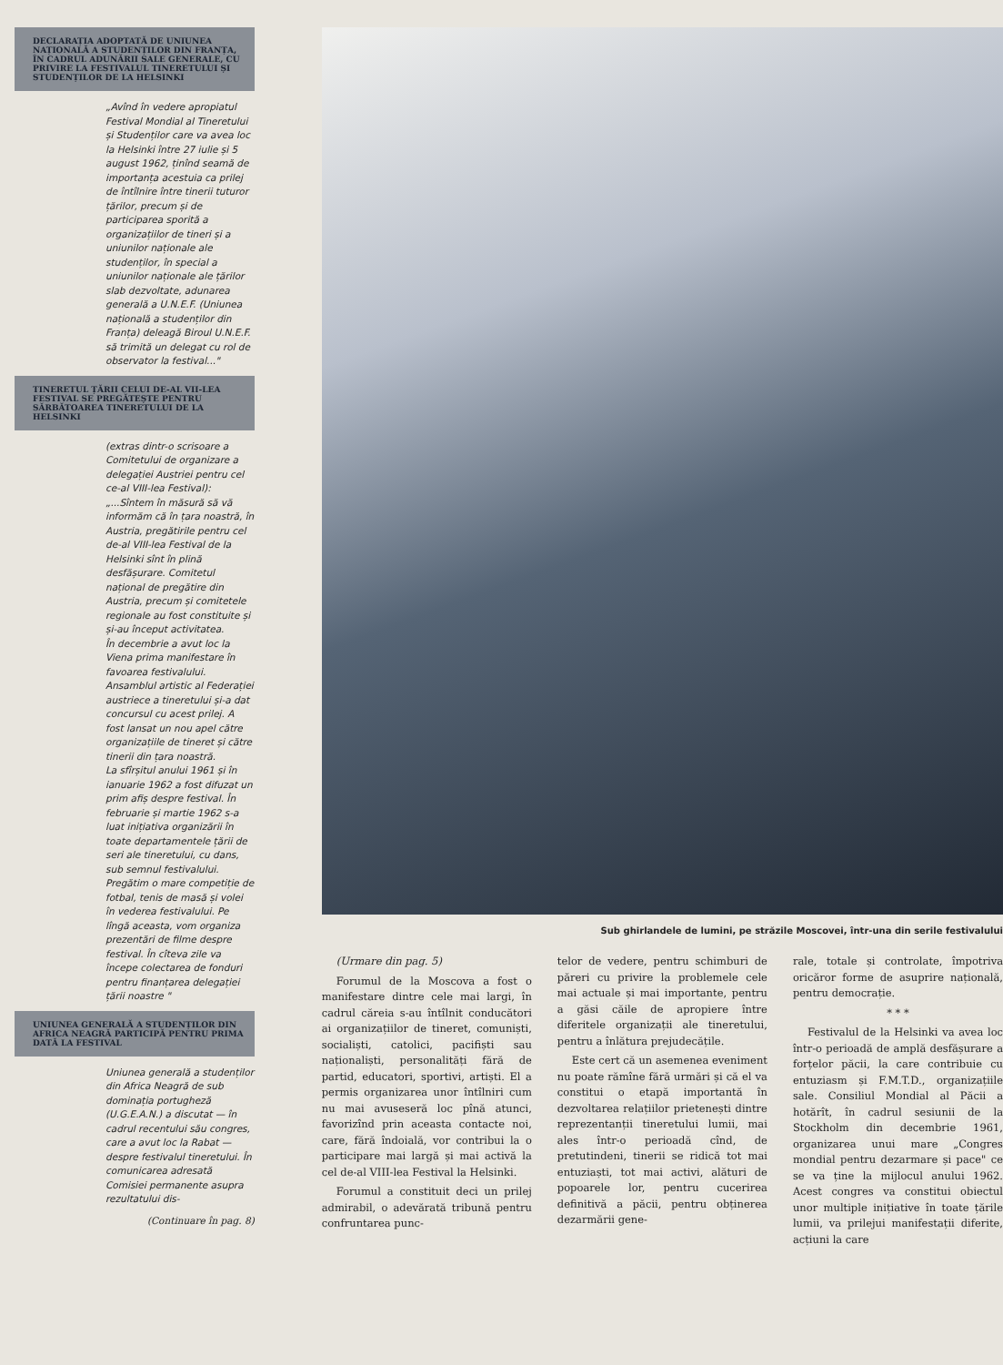DECLARAȚIA ADOPTATĂ DE UNIUNEA NAȚIONALĂ A STUDENȚILOR DIN FRANȚA, ÎN CADRUL ADUNĂRII SALE GENERALE, CU PRIVIRE LA FESTIVALUL TINERETULUI ȘI STUDENȚILOR DE LA HELSINKI
„Avînd în vedere apropiatul Festival Mondial al Tineretului și Studenților care va avea loc la Helsinki între 27 iulie și 5 august 1962, ținînd seamă de importanța acestuia ca prilej de întîlnire între tinerii tuturor țărilor, precum și de participarea sporită a organizațiilor de tineri și a uniunilor naționale ale studenților, în special a uniunilor naționale ale țărilor slab dezvoltate, adunarea generală a U.N.E.F. (Uniunea națională a studenților din Franța) deleagă Biroul U.N.E.F. să trimită un delegat cu rol de observator la festival..."
TINERETUL ȚĂRII CELUI DE-AL VII-LEA FESTIVAL SE PREGĂTEȘTE PENTRU SĂRBĂTOAREA TINERETULUI DE LA HELSINKI
(extras dintr-o scrisoare a Comitetului de organizare a delegației Austriei pentru cel ce-al VIII-lea Festival):
„...Sîntem în măsură să vă informăm că în țara noastră, în Austria, pregătirile pentru cel de-al VIII-lea Festival de la Helsinki sînt în plină desfășurare. Comitetul național de pregătire din Austria, precum și comitetele regionale au fost constituite și și-au început activitatea.
În decembrie a avut loc la Viena prima manifestare în favoarea festivalului. Ansamblul artistic al Federației austriece a tineretului și-a dat concursul cu acest prilej. A fost lansat un nou apel către organizațiile de tineret și către tinerii din țara noastră.
La sfîrșitul anului 1961 și în ianuarie 1962 a fost difuzat un prim afiș despre festival. În februarie și martie 1962 s-a luat inițiativa organizării în toate departamentele țării de seri ale tineretului, cu dans, sub semnul festivalului.
Pregătim o mare competiție de fotbal, tenis de masă și volei în vederea festivalului. Pe lîngă aceasta, vom organiza prezentări de filme despre festival. În cîteva zile va începe colectarea de fonduri pentru finanțarea delegației țării noastre "
UNIUNEA GENERALĂ A STUDENȚILOR DIN AFRICA NEAGRĂ PARTICIPĂ PENTRU PRIMA DATĂ LA FESTIVAL
Uniunea generală a studenților din Africa Neagră de sub dominația portugheză (U.G.E.A.N.) a discutat — în cadrul recentului său congres, care a avut loc la Rabat — despre festivalul tineretului. În comunicarea adresată Comisiei permanente asupra rezultatului dis-
(Continuare în pag. 8)
Sub ghirlandele de lumini, pe străzile Moscovei, într-una din serile festivalului
(Urmare din pag. 5)
Forumul de la Moscova a fost o manifestare dintre cele mai largi, în cadrul căreia s-au întîlnit conducători ai organizațiilor de tineret, comuniști, socialiști, catolici, pacifiști sau naționaliști, personalități fără de partid, educatori, sportivi, artiști. El a permis organizarea unor întîlniri cum nu mai avuseseră loc pînă atunci, favorizînd prin aceasta contacte noi, care, fără îndoială, vor contribui la o participare mai largă și mai activă la cel de-al VIII-lea Festival la Helsinki.
Forumul a constituit deci un prilej admirabil, o adevărată tribună pentru confruntarea punc-
telor de vedere, pentru schimburi de păreri cu privire la problemele cele mai actuale și mai importante, pentru a găsi căile de apropiere între diferitele organizații ale tineretului, pentru a înlătura prejudecățile.
Este cert că un asemenea eveniment nu poate rămîne fără urmări și că el va constitui o etapă importantă în dezvoltarea relațiilor prietenești dintre reprezentanții tineretului lumii, mai ales într-o perioadă cînd, de pretutindeni, tinerii se ridică tot mai entuziaști, tot mai activi, alături de popoarele lor, pentru cucerirea definitivă a păcii, pentru obținerea dezarmării gene-
rale, totale și controlate, împotriva oricăror forme de asuprire națională, pentru democrație.
* * *
Festivalul de la Helsinki va avea loc într-o perioadă de amplă desfășurare a forțelor păcii, la care contribuie cu entuziasm și F.M.T.D., organizațiile sale. Consiliul Mondial al Păcii a hotărît, în cadrul sesiunii de la Stockholm din decembrie 1961, organizarea unui mare „Congres mondial pentru dezarmare și pace" ce se va ține la mijlocul anului 1962. Acest congres va constitui obiectul unor multiple inițiative în toate țările lumii, va prilejui manifestații diferite, acțiuni la care